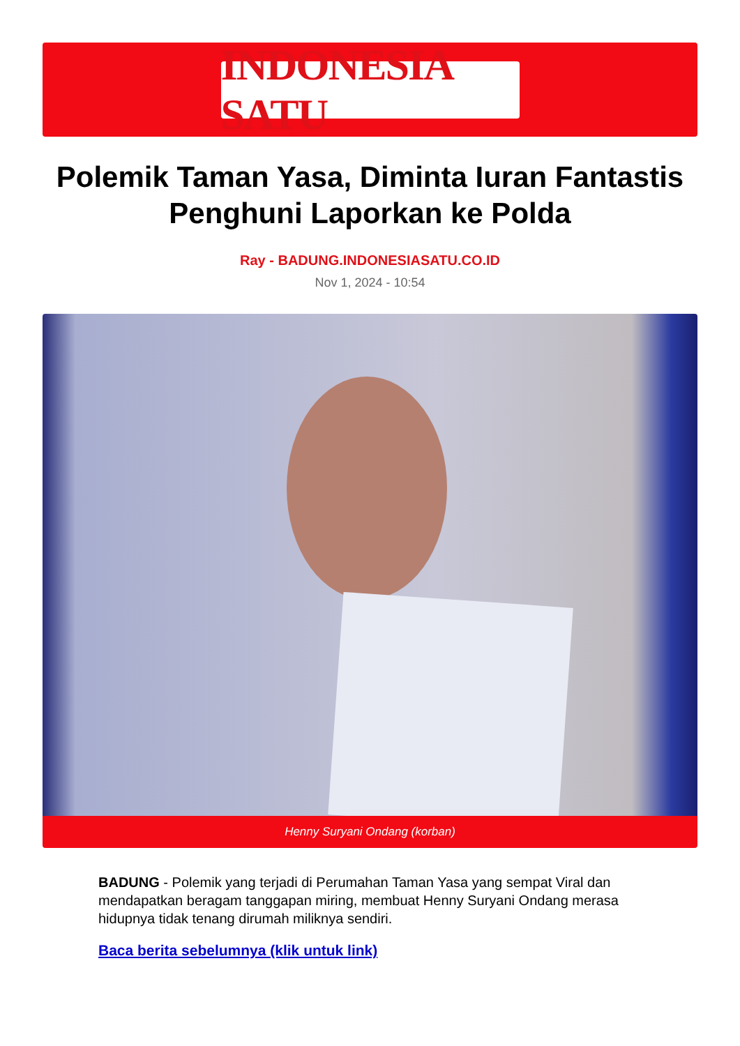INDONESIA SATU
Polemik Taman Yasa, Diminta Iuran Fantastis Penghuni Laporkan ke Polda
Ray - BADUNG.INDONESIASATU.CO.ID
Nov 1, 2024 - 10:54
Henny Suryani Ondang (korban)
BADUNG - Polemik yang terjadi di Perumahan Taman Yasa yang sempat Viral dan mendapatkan beragam tanggapan miring, membuat Henny Suryani Ondang merasa hidupnya tidak tenang dirumah miliknya sendiri.
Baca berita sebelumnya (klik untuk link)